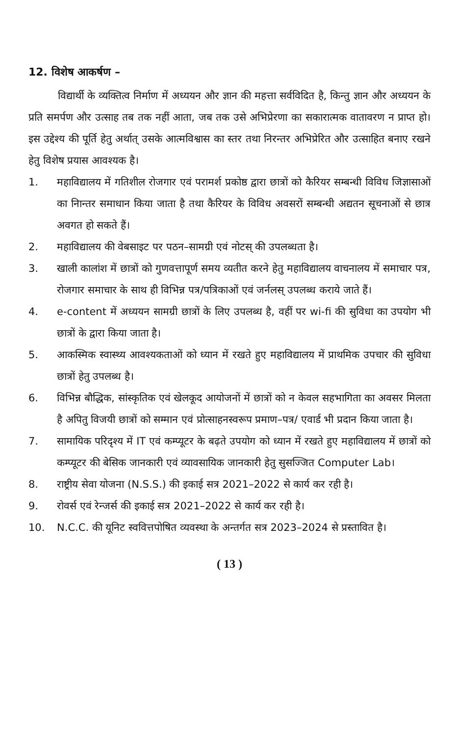12. विशेष आकर्षण –
विद्यार्थी के व्यक्तित्व निर्माण में अध्ययन और ज्ञान की महत्ता सर्वविदित है, किन्तु ज्ञान और अध्ययन के प्रति समर्पण और उत्साह तब तक नहीं आता, जब तक उसे अभिप्रेरणा का सकारात्मक वातावरण न प्राप्त हो। इस उद्देश्य की पूर्ति हेतु अर्थात् उसके आत्मविश्वास का स्तर तथा निरन्तर अभिप्रेरित और उत्साहित बनाए रखने हेतु विशेष प्रयास आवश्यक है।
1. महाविद्यालय में गतिशील रोजगार एवं परामर्श प्रकोष्ठ द्वारा छात्रों को कैरियर सम्बन्धी विविध जिज्ञासाओं का निान्तर समाधान किया जाता है तथा कैरियर के विविध अवसरों सम्बन्धी अद्यतन सूचनाओं से छात्र अवगत हो सकते हैं।
2. महाविद्यालय की वेबसाइट पर पठन–सामग्री एवं नोटस् की उपलब्धता है।
3. खाली कालांश में छात्रों को गुणवत्तापूर्ण समय व्यतीत करने हेतु महाविद्यालय वाचनालय में समाचार पत्र, रोजगार समाचार के साथ ही विभिन्न पत्र/पत्रिकाओं एवं जर्नलस् उपलब्ध कराये जाते हैं।
4. e-content में अध्ययन सामग्री छात्रों के लिए उपलब्ध है, वहीं पर wi-fi की सुविधा का उपयोग भी छात्रों के द्वारा किया जाता है।
5. आकस्मिक स्वास्थ्य आवश्यकताओं को ध्यान में रखते हुए महाविद्यालय में प्राथमिक उपचार की सुविधा छात्रों हेतु उपलब्ध है।
6. विभिन्न बौद्धिक, सांस्कृतिक एवं खेलकूद आयोजनों में छात्रों को न केवल सहभागिता का अवसर मिलता है अपितु विजयी छात्रों को सम्मान एवं प्रोत्साहनस्वरूप प्रमाण–पत्र/ एवार्ड भी प्रदान किया जाता है।
7. सामायिक परिदृश्य में IT एवं कम्प्यूटर के बढ़ते उपयोग को ध्यान में रखते हुए महाविद्यालय में छात्रों को कम्प्यूटर की बेसिक जानकारी एवं व्यावसायिक जानकारी हेतु सुसज्जित Computer Lab।
8. राष्ट्रीय सेवा योजना (N.S.S.) की इकाई सत्र 2021–2022 से कार्य कर रही है।
9. रोवर्स एवं रेन्जर्स की इकाई सत्र 2021–2022 से कार्य कर रही है।
10. N.C.C. की यूनिट स्ववित्तपोषित व्यवस्था के अन्तर्गत सत्र 2023–2024 से प्रस्तावित है।
( 13 )